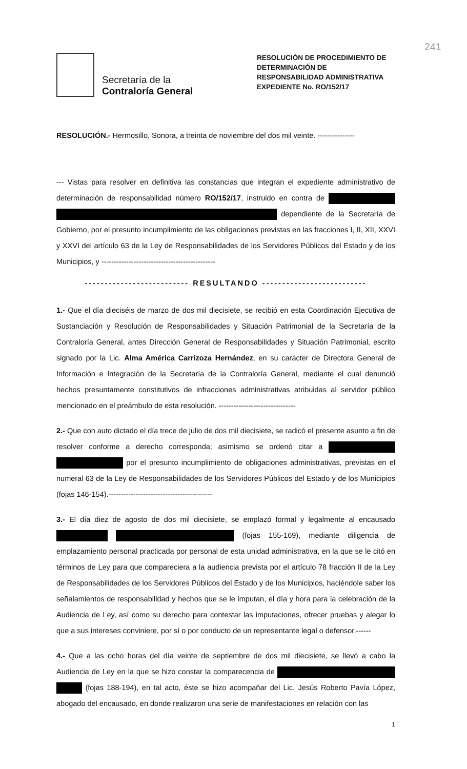241
Secretaría de la
Contraloría General
RESOLUCIÓN DE PROCEDIMIENTO DE DETERMINACIÓN DE RESPONSABILIDAD ADMINISTRATIVA
EXPEDIENTE No. RO/152/17
RESOLUCIÓN.- Hermosillo, Sonora, a treinta de noviembre del dos mil veinte. ---------------
--- Vistas para resolver en definitiva las constancias que integran el expediente administrativo de determinación de responsabilidad número RO/152/17, instruido en contra de dependiente de la Secretaría de Gobierno, por el presunto incumplimiento de las obligaciones previstas en las fracciones I, II, XII, XXVI y XXVI del artículo 63 de la Ley de Responsabilidades de los Servidores Públicos del Estado y de los Municipios, y ----------------------------------------------
-------------------------- RESULTANDO --------------------------
1.- Que el día dieciséis de marzo de dos mil diecisiete, se recibió en esta Coordinación Ejecutiva de Sustanciación y Resolución de Responsabilidades y Situación Patrimonial de la Secretaría de la Contraloría General, antes Dirección General de Responsabilidades y Situación Patrimonial, escrito signado por la Lic. Alma América Carrizoza Hernández, en su carácter de Directora General de Información e Integración de la Secretaría de la Contraloría General, mediante el cual denunció hechos presuntamente constitutivos de infracciones administrativas atribuidas al servidor público mencionado en el preámbulo de esta resolución. -------------------------------
2.- Que con auto dictado el día trece de julio de dos mil diecisiete, se radicó el presente asunto a fin de resolver conforme a derecho corresponda; asimismo se ordenó citar a por el presunto incumplimiento de obligaciones administrativas, previstas en el numeral 63 de la Ley de Responsabilidades de los Servidores Públicos del Estado y de los Municipios (fojas 146-154).------------------------------------------
3.- El día diez de agosto de dos mil diecisiete, se emplazó formal y legalmente al encausado (fojas 155-169), mediante diligencia de emplazamiento personal practicada por personal de esta unidad administrativa, en la que se le citó en términos de Ley para que compareciera a la audiencia prevista por el artículo 78 fracción II de la Ley de Responsabilidades de los Servidores Públicos del Estado y de los Municipios, haciéndole saber los señalamientos de responsabilidad y hechos que se le imputan, el día y hora para la celebración de la Audiencia de Ley, así como su derecho para contestar las imputaciones, ofrecer pruebas y alegar lo que a sus intereses conviniere, por sí o por conducto de un representante legal o defensor.------
4.- Que a las ocho horas del día veinte de septiembre de dos mil diecisiete, se llevó a cabo la Audiencia de Ley en la que se hizo constar la comparecencia de (fojas 188-194), en tal acto, éste se hizo acompañar del Lic. Jesús Roberto Pavía López, abogado del encausado, en donde realizaron una serie de manifestaciones en relación con las
1